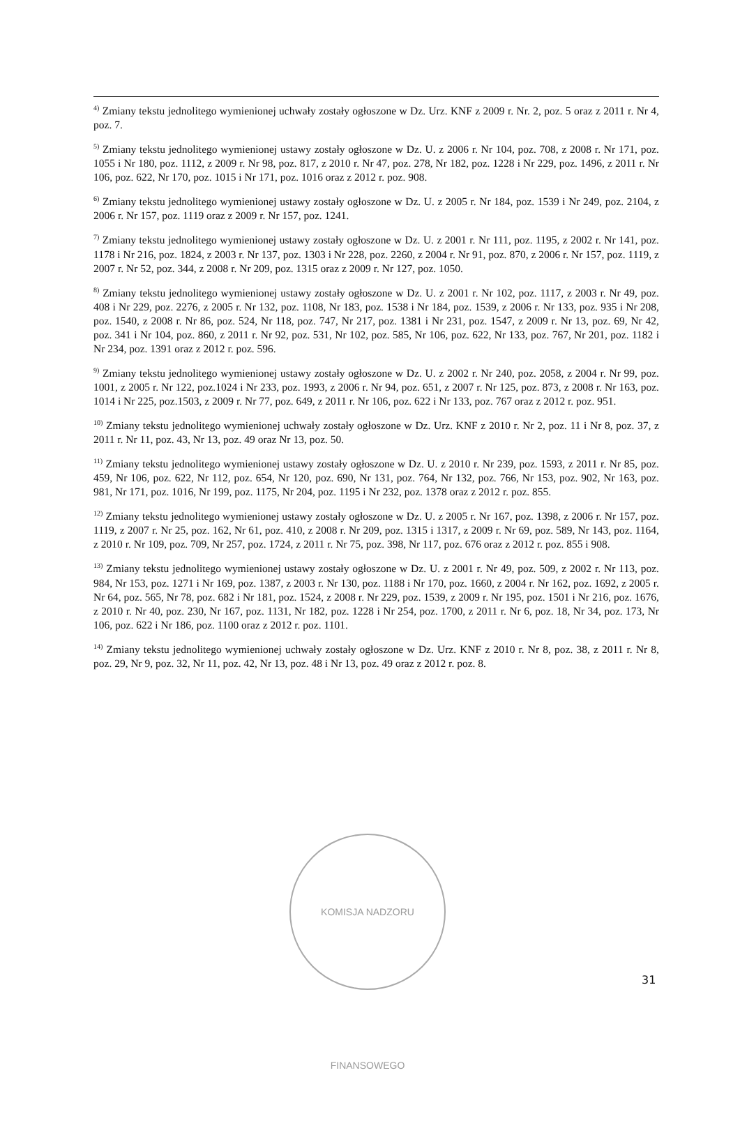<sup>4)</sup> Zmiany tekstu jednolitego wymienionej uchwały zostały ogłoszone w Dz. Urz. KNF z 2009 r. Nr. 2, poz. 5 oraz z 2011 r. Nr 4, poz. 7.
<sup>5)</sup> Zmiany tekstu jednolitego wymienionej ustawy zostały ogłoszone w Dz. U. z 2006 r. Nr 104, poz. 708, z 2008 r. Nr 171, poz. 1055 i Nr 180, poz. 1112, z 2009 r. Nr 98, poz. 817, z 2010 r. Nr 47, poz. 278, Nr 182, poz. 1228 i Nr 229, poz. 1496, z 2011 r. Nr 106, poz. 622, Nr 170, poz. 1015 i Nr 171, poz. 1016 oraz z 2012 r. poz. 908.
<sup>6)</sup> Zmiany tekstu jednolitego wymienionej ustawy zostały ogłoszone w Dz. U. z 2005 r. Nr 184, poz. 1539 i Nr 249, poz. 2104, z 2006 r. Nr 157, poz. 1119 oraz z 2009 r. Nr 157, poz. 1241.
<sup>7)</sup> Zmiany tekstu jednolitego wymienionej ustawy zostały ogłoszone w Dz. U. z 2001 r. Nr 111, poz. 1195, z 2002 r. Nr 141, poz. 1178 i Nr 216, poz. 1824, z 2003 r. Nr 137, poz. 1303 i Nr 228, poz. 2260, z 2004 r. Nr 91, poz. 870, z 2006 r. Nr 157, poz. 1119, z 2007 r. Nr 52, poz. 344, z 2008 r. Nr 209, poz. 1315 oraz z 2009 r. Nr 127, poz. 1050.
<sup>8)</sup> Zmiany tekstu jednolitego wymienionej ustawy zostały ogłoszone w Dz. U. z 2001 r. Nr 102, poz. 1117, z 2003 r. Nr 49, poz. 408 i Nr 229, poz. 2276, z 2005 r. Nr 132, poz. 1108, Nr 183, poz. 1538 i Nr 184, poz. 1539, z 2006 r. Nr 133, poz. 935 i Nr 208, poz. 1540, z 2008 r. Nr 86, poz. 524, Nr 118, poz. 747, Nr 217, poz. 1381 i Nr 231, poz. 1547, z 2009 r. Nr 13, poz. 69, Nr 42, poz. 341 i Nr 104, poz. 860, z 2011 r. Nr 92, poz. 531, Nr 102, poz. 585, Nr 106, poz. 622, Nr 133, poz. 767, Nr 201, poz. 1182 i Nr 234, poz. 1391 oraz z 2012 r. poz. 596.
<sup>9)</sup> Zmiany tekstu jednolitego wymienionej ustawy zostały ogłoszone w Dz. U. z 2002 r. Nr 240, poz. 2058, z 2004 r. Nr 99, poz. 1001, z 2005 r. Nr 122, poz.1024 i Nr 233, poz. 1993, z 2006 r. Nr 94, poz. 651, z 2007 r. Nr 125, poz. 873, z 2008 r. Nr 163, poz. 1014 i Nr 225, poz.1503, z 2009 r. Nr 77, poz. 649, z 2011 r. Nr 106, poz. 622 i Nr 133, poz. 767 oraz z 2012 r. poz. 951.
<sup>10)</sup> Zmiany tekstu jednolitego wymienionej uchwały zostały ogłoszone w Dz. Urz. KNF z 2010 r. Nr 2, poz. 11 i Nr 8, poz. 37, z 2011 r. Nr 11, poz. 43, Nr 13, poz. 49 oraz Nr 13, poz. 50.
<sup>11)</sup> Zmiany tekstu jednolitego wymienionej ustawy zostały ogłoszone w Dz. U. z 2010 r. Nr 239, poz. 1593, z 2011 r. Nr 85, poz. 459, Nr 106, poz. 622, Nr 112, poz. 654, Nr 120, poz. 690, Nr 131, poz. 764, Nr 132, poz. 766, Nr 153, poz. 902, Nr 163, poz. 981, Nr 171, poz. 1016, Nr 199, poz. 1175, Nr 204, poz. 1195 i Nr 232, poz. 1378 oraz z 2012 r. poz. 855.
<sup>12)</sup> Zmiany tekstu jednolitego wymienionej ustawy zostały ogłoszone w Dz. U. z 2005 r. Nr 167, poz. 1398, z 2006 r. Nr 157, poz. 1119, z 2007 r. Nr 25, poz. 162, Nr 61, poz. 410, z 2008 r. Nr 209, poz. 1315 i 1317, z 2009 r. Nr 69, poz. 589, Nr 143, poz. 1164, z 2010 r. Nr 109, poz. 709, Nr 257, poz. 1724, z 2011 r. Nr 75, poz. 398, Nr 117, poz. 676 oraz z 2012 r. poz. 855 i 908.
<sup>13)</sup> Zmiany tekstu jednolitego wymienionej ustawy zostały ogłoszone w Dz. U. z 2001 r. Nr 49, poz. 509, z 2002 r. Nr 113, poz. 984, Nr 153, poz. 1271 i Nr 169, poz. 1387, z 2003 r. Nr 130, poz. 1188 i Nr 170, poz. 1660, z 2004 r. Nr 162, poz. 1692, z 2005 r. Nr 64, poz. 565, Nr 78, poz. 682 i Nr 181, poz. 1524, z 2008 r. Nr 229, poz. 1539, z 2009 r. Nr 195, poz. 1501 i Nr 216, poz. 1676, z 2010 r. Nr 40, poz. 230, Nr 167, poz. 1131, Nr 182, poz. 1228 i Nr 254, poz. 1700, z 2011 r. Nr 6, poz. 18, Nr 34, poz. 173, Nr 106, poz. 622 i Nr 186, poz. 1100 oraz z 2012 r. poz. 1101.
<sup>14)</sup> Zmiany tekstu jednolitego wymienionej uchwały zostały ogłoszone w Dz. Urz. KNF z 2010 r. Nr 8, poz. 38, z 2011 r. Nr 8, poz. 29, Nr 9, poz. 32, Nr 11, poz. 42, Nr 13, poz. 48 i Nr 13, poz. 49 oraz z 2012 r. poz. 8.
KOMISJA NADZORU FINANSOWEGO
31